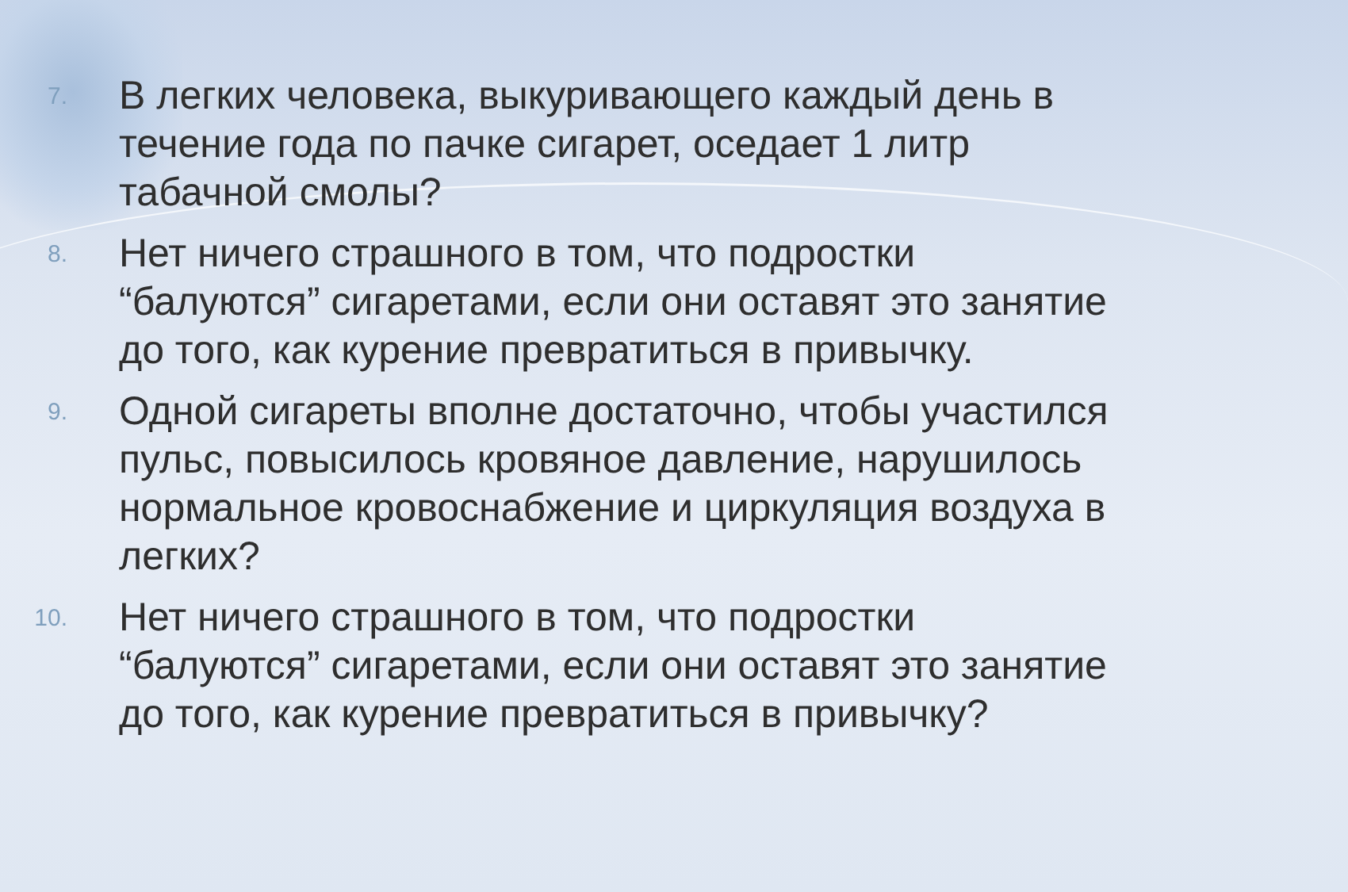7. В легких человека, выкуривающего каждый день в течение года по пачке сигарет, оседает 1 литр табачной смолы?
8. Нет ничего страшного в том, что подростки “балуются” сигаретами, если они оставят это занятие до того, как курение превратиться в привычку.
9. Одной сигареты вполне достаточно, чтобы участился пульс, повысилось кровяное давление, нарушилось нормальное кровоснабжение и циркуляция воздуха в легких?
10. Нет ничего страшного в том, что подростки “балуются” сигаретами, если они оставят это занятие до того, как курение превратиться в привычку?